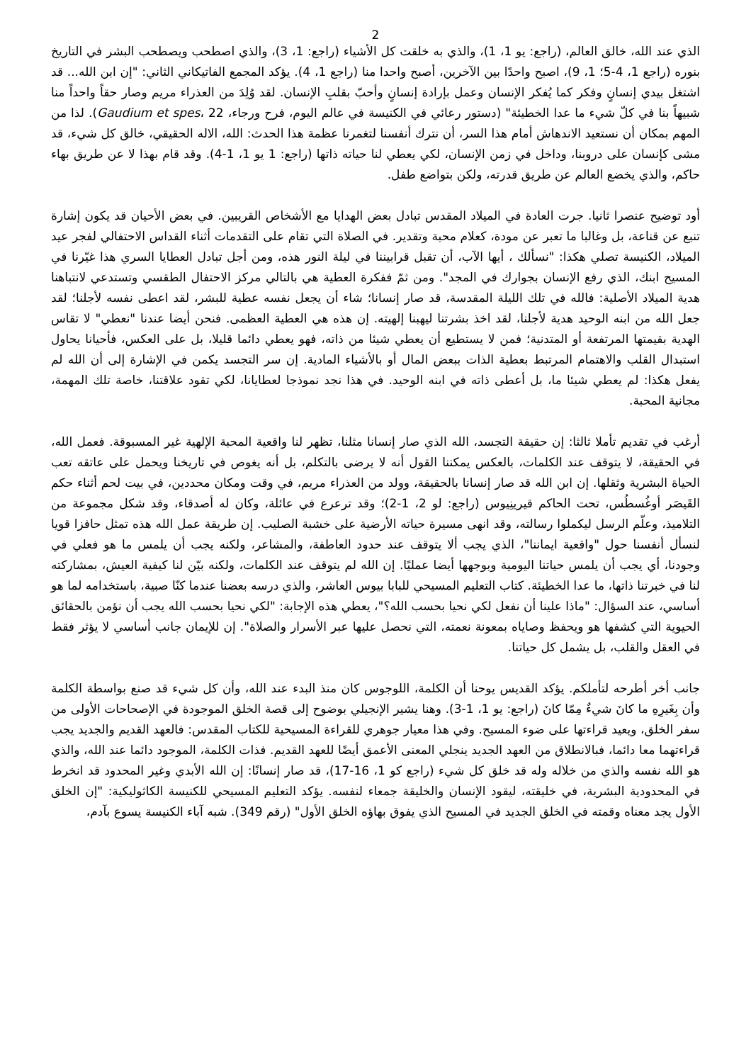2
الذي عند الله، خالق العالم، (راجع: يو 1، 1)، والذي به خلقت كل الأشياء (راجع: 1، 3)، والذي اصطحب ويصطحب البشر في التاريخ بنوره (راجع 1، 4-5؛ 1، 9)، اصبح واحدًا بين الآخرين، أصبح واحدا منا (راجع 1، 4). يؤكد المجمع الفاتيكاني الثاني: "إن ابن الله... قد اشتغل بيدي إنسانٍ وفكر كما يُفكر الإنسان وعمل بإرادة إنسانٍ وأحبّ بقلبِ الإنسان. لقد وُلِدَ من العذراء مريم وصار حقاً واحداً منا شبيهاً بنا في كلّ شيء ما عدا الخطيئة" (دستور رعائي في الكنيسة في عالم اليوم، فرح ورجاء، Gaudium et spes، 22). لذا من المهم بمكان أن نستعيد الاندهاش أمام هذا السر، أن نترك أنفسنا لتغمرنا عظمة هذا الحدث: الله، الاله الحقيقي، خالق كل شيء، قد مشى كإنسان على دروبنا، وداخل في زمن الإنسان، لكي يعطي لنا حياته ذاتها (راجع: 1 يو 1، 1-4). وقد قام بهذا لا عن طريق بهاء حاكم، والذي يخضع العالم عن طريق قدرته، ولكن بتواضع طفل.
أود توضيح عنصرا ثانيا. جرت العادة في الميلاد المقدس تبادل بعض الهدايا مع الأشخاص القريبين. في بعض الأحيان قد يكون إشارة تنبع عن قناعة، بل وغالبا ما تعبر عن مودة، كعلام محبة وتقدير. في الصلاة التي تقام على التقدمات أثناء القداس الاحتفالي لفجر عيد الميلاد، الكنيسة تصلي هكذا: "نسألك ، أيها الآب، أن تقبل قرابيننا في ليلة النور هذه، ومن أجل تبادل العطايا السري هذا غيّرنا في المسيح ابنك، الذي رفع الإنسان بجوارك في المجد". ومن ثمّ ففكرة العطية هي بالتالي مركز الاحتفال الطقسي وتستدعي لانتباهنا هدية الميلاد الأصلية: فالله في تلك الليلة المقدسة، قد صار إنسانا؛ شاء أن يجعل نفسه عطية للبشر، لقد اعطى نفسه لأجلنا؛ لقد جعل الله من ابنه الوحيد هدية لأجلنا، لقد اخذ بشرتنا ليهبنا إلهيته. إن هذه هي العطية العظمى. فنحن أيضا عندنا "نعطي" لا تقاس الهدية بقيمتها المرتفعة أو المتدنية؛ فمن لا يستطيع أن يعطي شيئا من ذاته، فهو يعطي دائما قليلا، بل على العكس، فأحيانا يحاول استبدال القلب والاهتمام المرتبط بعطية الذات ببعض المال أو بالأشياء المادية. إن سر التجسد يكمن في الإشارة إلى أن الله لم يفعل هكذا: لم يعطي شيئا ما، بل أعطى ذاته في ابنه الوحيد. في هذا نجد نموذجا لعطايانا، لكي تقود علاقتنا، خاصة تلك المهمة، مجانية المحبة.
أرغب في تقديم تأملا ثالثا: إن حقيقة التجسد، الله الذي صار إنسانا مثلنا، تظهر لنا واقعية المحبة الإلهية غير المسبوقة. فعمل الله، في الحقيقة، لا يتوقف عند الكلمات، بالعكس يمكننا القول أنه لا يرضى بالتكلم، بل أنه يغوص في تاريخنا ويحمل على عاتقه تعب الحياة البشرية وثقلها. إن ابن الله قد صار إنسانا بالحقيقة، وولد من العذراء مريم، في وقت ومكان محددين، في بيت لحم أثناء حكم القَيصَر أوغُسطُس، تحت الحاكم قيرينِيوس (راجع: لو 2، 1-2)؛ وقد ترعرع في عائلة، وكان له أصدقاء، وقد شكل مجموعة من التلاميذ، وعلّم الرسل ليكملوا رسالته، وقد انهى مسيرة حياته الأرضية على خشبة الصليب. إن طريقة عمل الله هذه تمثل حافزا قويا لنسأل أنفسنا حول "واقعية ايماننا"، الذي يجب ألا يتوقف عند حدود العاطفة، والمشاعر، ولكنه يجب أن يلمس ما هو فعلي في وجودنا، أي يجب أن يلمس حياتنا اليومية وبوجهها أيضا عمليًا. إن الله لم يتوقف عند الكلمات، ولكنه بيّن لنا كيفية العيش، بمشاركته لنا في خبرتنا ذاتها، ما عدا الخطيئة. كتاب التعليم المسيحي للبابا بيوس العاشر، والذي درسه بعضنا عندما كنّا صبية، باستخدامه لما هو أساسي، عند السؤال: "ماذا علينا أن نفعل لكي نحيا بحسب الله؟"، يعطي هذه الإجابة: "لكي نحيا بحسب الله يجب أن نؤمن بالحقائق الحيوية التي كشفها هو ويحفظ وصاياه بمعونة نعمته، التي نحصل عليها عبر الأسرار والصلاة". إن للإيمان جانب أساسي لا يؤثر فقط في العقل والقلب، بل يشمل كل حياتنا.
جانب أخر أطرحه لتأملكم. يؤكد القديس يوحنا أن الكلمة، اللوجوس كان منذ البدء عند الله، وأن كل شيء قد صنع بواسطة الكلمة وأن بِغَيرِهِ ما كانَ شيءٌ مِمّا كانَ (راجع: يو 1، 1-3). وهنا يشير الإنجيلي بوضوح إلى قصة الخلق الموجودة في الإصحاحات الأولى من سفر الخلق، ويعيد قراءتها على ضوء المسيح. وفي هذا معيار جوهري للقراءة المسيحية للكتاب المقدس: فالعهد القديم والجديد يجب قراءتهما معا دائما، فبالانطلاق من العهد الجديد ينجلي المعنى الأعمق أيضًا للعهد القديم. فذات الكلمة، الموجود دائما عند الله، والذي هو الله نفسه والذي من خلاله وله قد خلق كل شيء (راجع كو 1، 16-17)، قد صار إنسانًا: إن الله الأبدي وغير المحدود قد انخرط في المحدودية البشرية، في خليقته، ليقود الإنسان والخليقة جمعاء لنفسه. يؤكد التعليم المسيحي للكنيسة الكاثوليكية: "إن الخلق الأول يجد معناه وقمته في الخلق الجديد في المسيح الذي يفوق بهاؤه الخلق الأول" (رقم 349). شبه آباء الكنيسة يسوع بآدم،